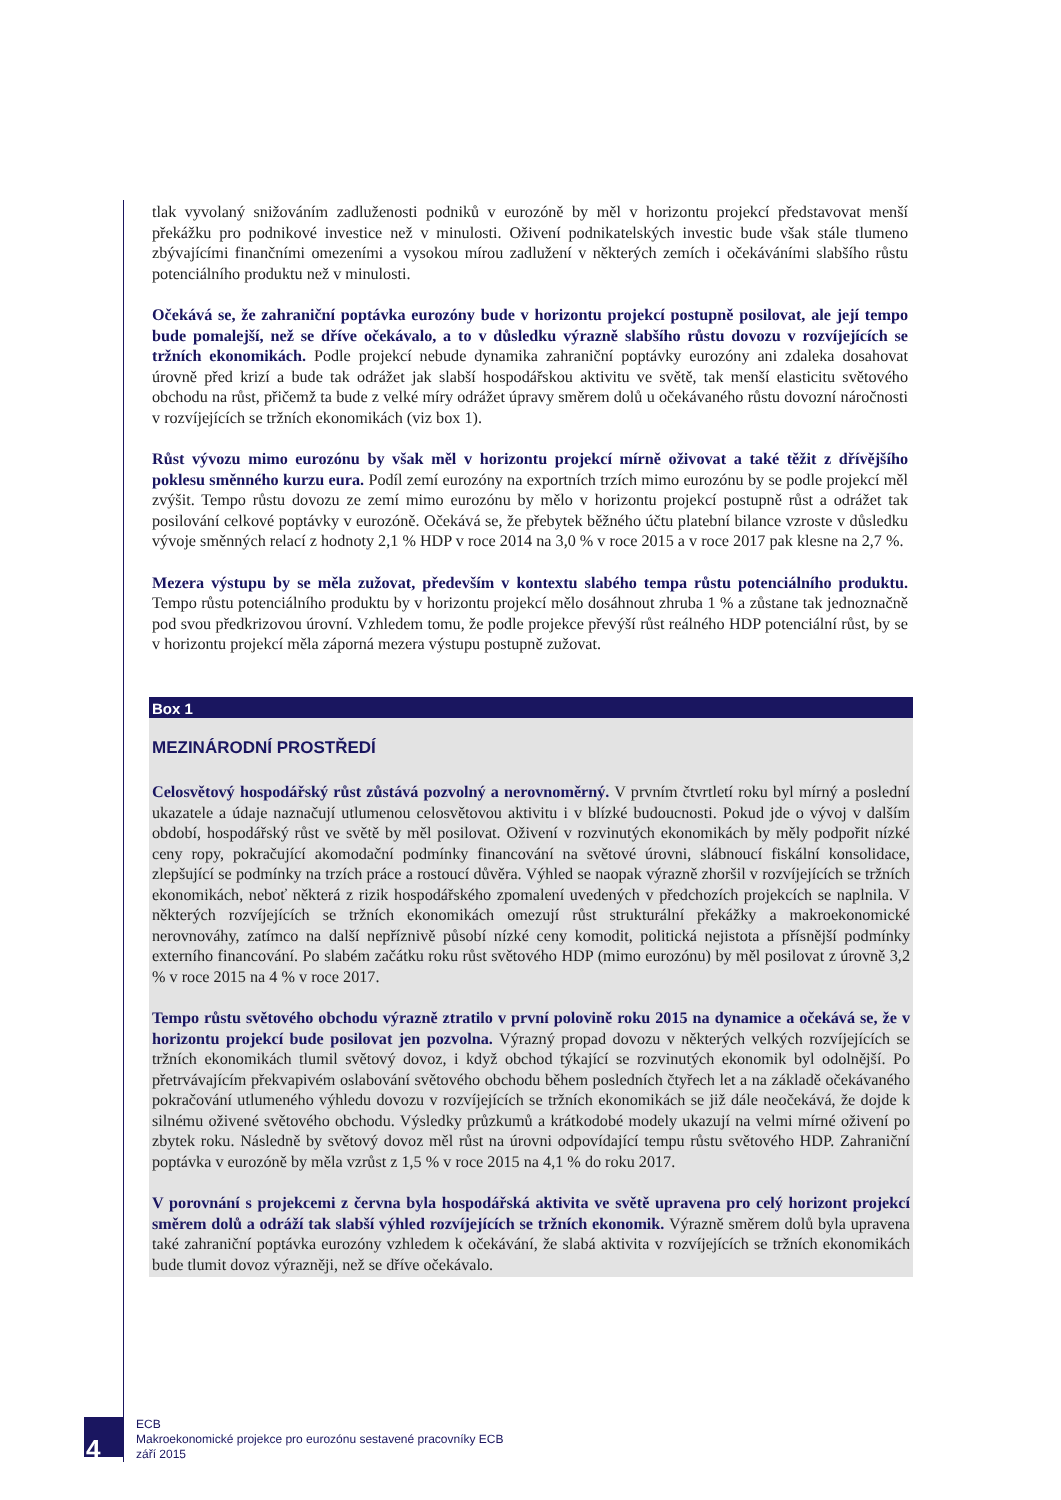tlak vyvolaný snižováním zadluženosti podniků v eurozóně by měl v horizontu projekcí představovat menší překážku pro podnikové investice než v minulosti. Oživení podnikatelských investic bude však stále tlumeno zbývajícími finančními omezeními a vysokou mírou zadlužení v některých zemích i očekáváními slabšího růstu potenciálního produktu než v minulosti.
Očekává se, že zahraniční poptávka eurozóny bude v horizontu projekcí postupně posilovat, ale její tempo bude pomalejší, než se dříve očekávalo, a to v důsledku výrazně slabšího růstu dovozu v rozvíjejících se tržních ekonomikách. Podle projekcí nebude dynamika zahraniční poptávky eurozóny ani zdaleka dosahovat úrovně před krizí a bude tak odrážet jak slabší hospodářskou aktivitu ve světě, tak menší elasticitu světového obchodu na růst, přičemž ta bude z velké míry odrážet úpravy směrem dolů u očekávaného růstu dovozní náročnosti v rozvíjejících se tržních ekonomikách (viz box 1).
Růst vývozu mimo eurozónu by však měl v horizontu projekcí mírně oživovat a také těžit z dřívějšího poklesu směnného kurzu eura. Podíl zemí eurozóny na exportních trzích mimo eurozónu by se podle projekcí měl zvýšit. Tempo růstu dovozu ze zemí mimo eurozónu by mělo v horizontu projekcí postupně růst a odrážet tak posilování celkové poptávky v eurozóně. Očekává se, že přebytek běžného účtu platební bilance vzroste v důsledku vývoje směnných relací z hodnoty 2,1 % HDP v roce 2014 na 3,0 % v roce 2015 a v roce 2017 pak klesne na 2,7 %.
Mezera výstupu by se měla zužovat, především v kontextu slabého tempa růstu potenciálního produktu. Tempo růstu potenciálního produktu by v horizontu projekcí mělo dosáhnout zhruba 1 % a zůstane tak jednoznačně pod svou předkrizovou úrovní. Vzhledem tomu, že podle projekce převýší růst reálného HDP potenciální růst, by se v horizontu projekcí měla záporná mezera výstupu postupně zužovat.
Box 1
MEZINÁRODNÍ PROSTŘEDÍ
Celosvětový hospodářský růst zůstává pozvolný a nerovnoměrný. V prvním čtvrtletí roku byl mírný a poslední ukazatele a údaje naznačují utlumenou celosvětovou aktivitu i v blízké budoucnosti. Pokud jde o vývoj v dalším období, hospodářský růst ve světě by měl posilovat. Oživení v rozvinutých ekonomikách by měly podpořit nízké ceny ropy, pokračující akomodační podmínky financování na světové úrovni, slábnoucí fiskální konsolidace, zlepšující se podmínky na trzích práce a rostoucí důvěra. Výhled se naopak výrazně zhoršil v rozvíjejících se tržních ekonomikách, neboť některá z rizik hospodářského zpomalení uvedených v předchozích projekcích se naplnila. V některých rozvíjejících se tržních ekonomikách omezují růst strukturální překážky a makroekonomické nerovnováhy, zatímco na další nepříznivě působí nízké ceny komodit, politická nejistota a přísnější podmínky externího financování. Po slabém začátku roku růst světového HDP (mimo eurozónu) by měl posilovat z úrovně 3,2 % v roce 2015 na 4 % v roce 2017.
Tempo růstu světového obchodu výrazně ztratilo v první polovině roku 2015 na dynamice a očekává se, že v horizontu projekcí bude posilovat jen pozvolna. Výrazný propad dovozu v některých velkých rozvíjejících se tržních ekonomikách tlumil světový dovoz, i když obchod týkající se rozvinutých ekonomik byl odolnější. Po přetrvávajícím překvapivém oslabování světového obchodu během posledních čtyřech let a na základě očekávaného pokračování utlumeného výhledu dovozu v rozvíjejících se tržních ekonomikách se již dále neočekává, že dojde k silnému oživené světového obchodu. Výsledky průzkumů a krátkodobé modely ukazují na velmi mírné oživení po zbytek roku. Následně by světový dovoz měl růst na úrovni odpovídající tempu růstu světového HDP. Zahraniční poptávka v eurozóně by měla vzrůst z 1,5 % v roce 2015 na 4,1 % do roku 2017.
V porovnání s projekcemi z června byla hospodářská aktivita ve světě upravena pro celý horizont projekcí směrem dolů a odráží tak slabší výhled rozvíjejících se tržních ekonomik. Výrazně směrem dolů byla upravena také zahraniční poptávka eurozóny vzhledem k očekávání, že slabá aktivita v rozvíjejících se tržních ekonomikách bude tlumit dovoz výrazněji, než se dříve očekávalo.
4
ECB
Makroekonomické projekce pro eurozónu sestavené pracovníky ECB
září 2015